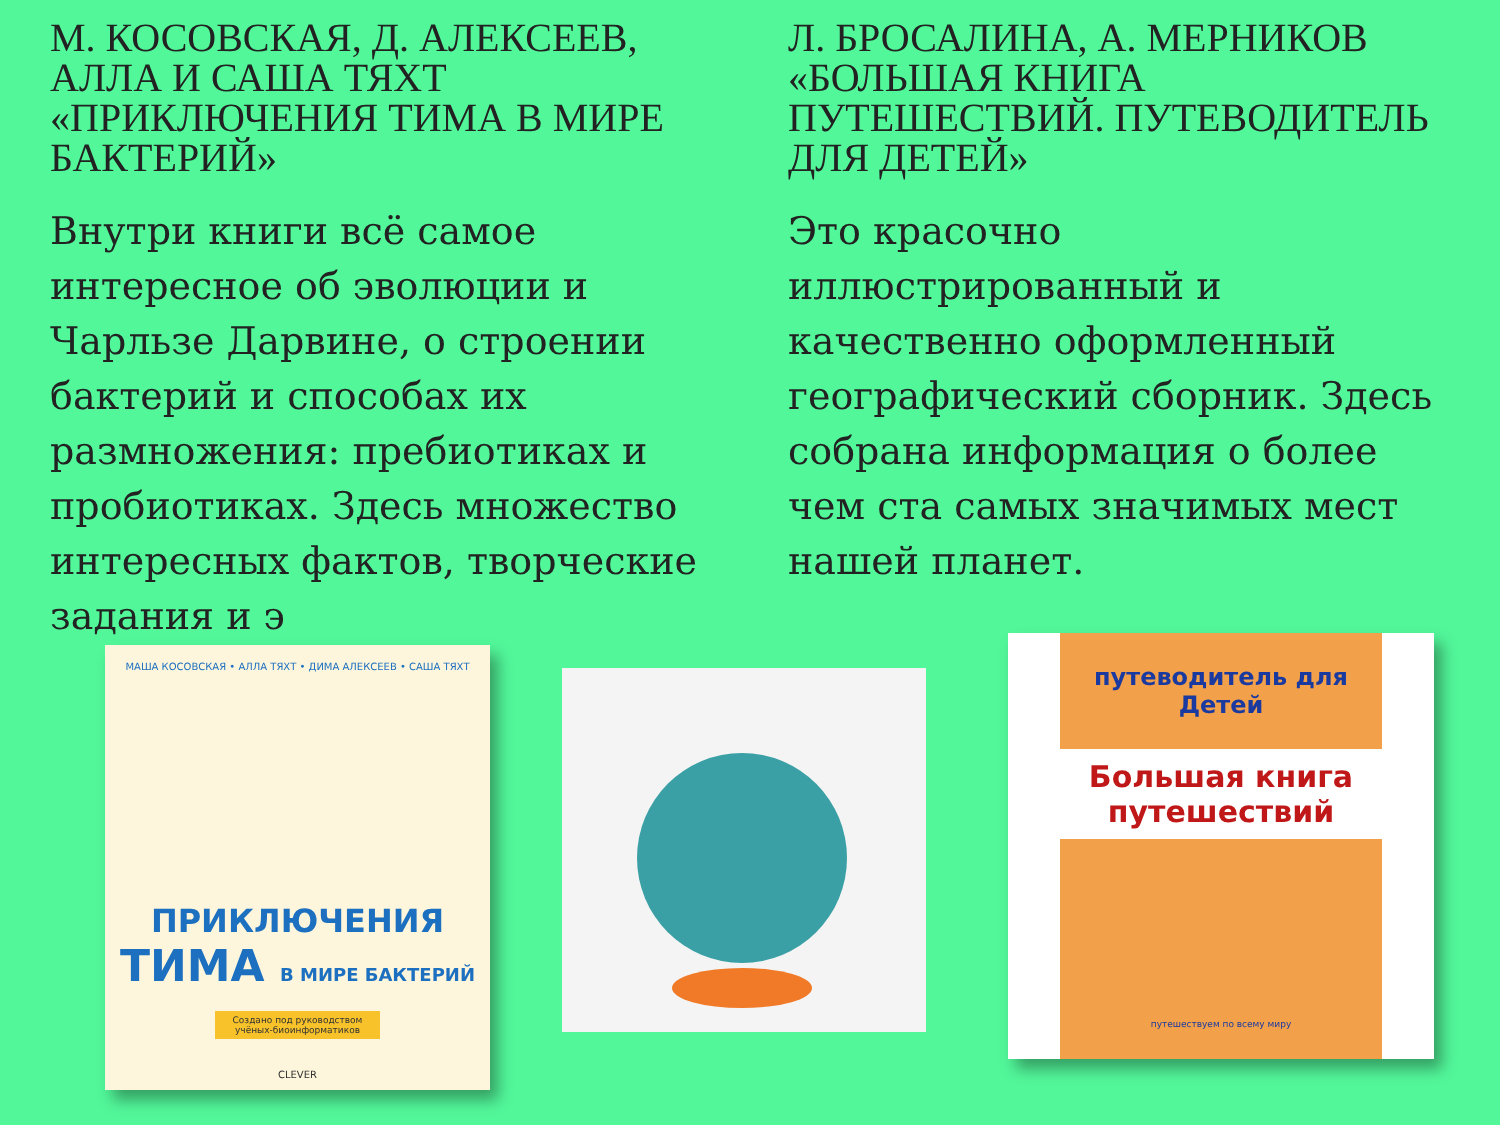М. КОСОВСКАЯ, Д. АЛЕКСЕЕВ, АЛЛА И САША ТЯХТ «ПРИКЛЮЧЕНИЯ ТИМА В МИРЕ БАКТЕРИЙ»
Внутри книги всё самое интересное об эволюции и Чарльзе Дарвине, о строении бактерий и способах их размножения: пребиотиках и пробиотиках. Здесь множество интересных фактов, творческие задания и э
Л. БРОСАЛИНА, А. МЕРНИКОВ «БОЛЬШАЯ КНИГА ПУТЕШЕСТВИЙ. ПУТЕВОДИТЕЛЬ ДЛЯ ДЕТЕЙ»
Это красочно иллюстрированный и качественно оформленный географический сборник. Здесь собрана информация о более чем ста самых значимых мест нашей планет.
МАША КОСОВСКАЯ • АЛЛА ТЯХТ • ДИМА АЛЕКСЕЕВ • САША ТЯХТ
ПРИКЛЮЧЕНИЯ
ТИМА В МИРЕ БАКТЕРИЙ
Создано под руководством учёных-биоинформатиков
CLEVER
путеводитель для Детей
Большая книга путешествий
путешествуем по всему миру